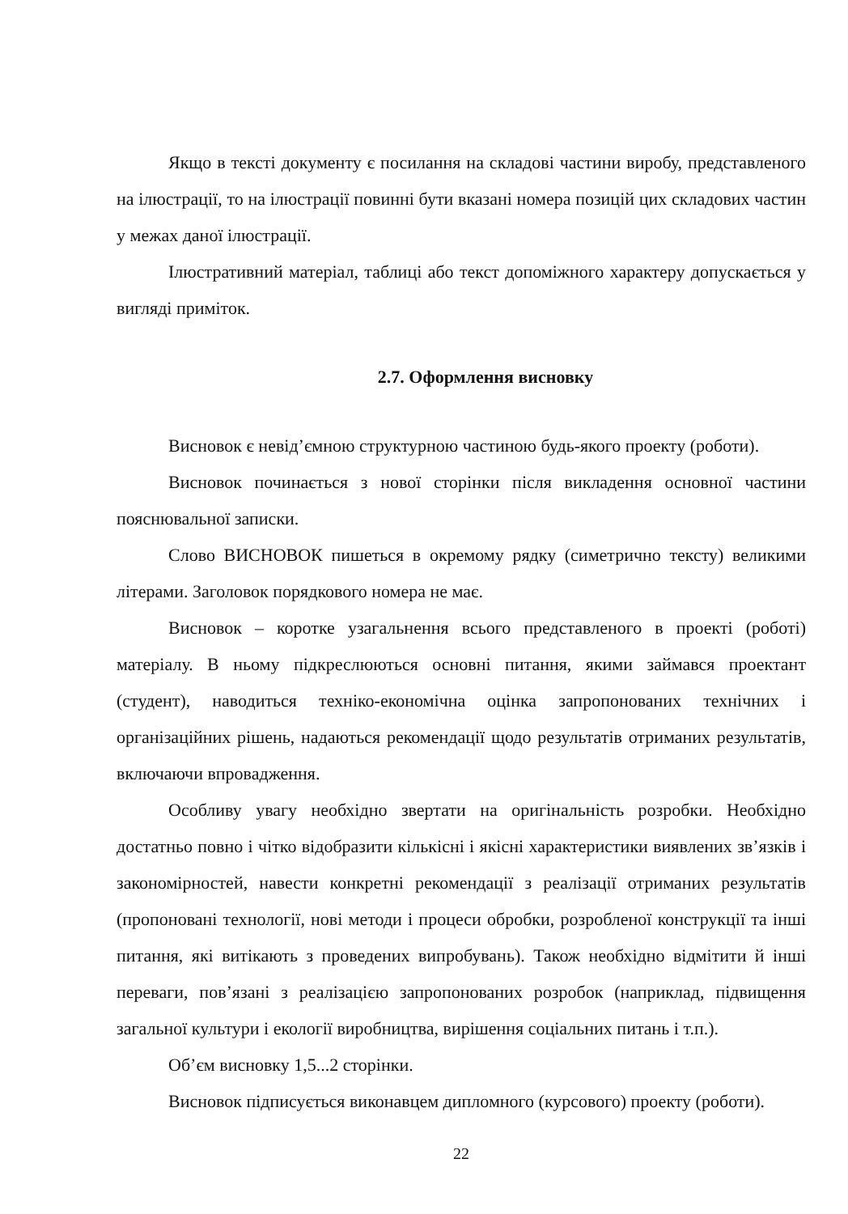Якщо в тексті документу є посилання на складові частини виробу, представленого на ілюстрації, то на ілюстрації повинні бути вказані номера позицій цих складових частин у межах даної ілюстрації.
Ілюстративний матеріал, таблиці або текст допоміжного характеру допускається у вигляді приміток.
2.7. Оформлення висновку
Висновок є невід’ємною структурною частиною будь-якого проекту (роботи).
Висновок починається з нової сторінки після викладення основної частини пояснювальної записки.
Слово ВИСНОВОК пишеться в окремому рядку (симетрично тексту) великими літерами. Заголовок порядкового номера не має.
Висновок – коротке узагальнення всього представленого в проекті (роботі) матеріалу. В ньому підкреслюються основні питання, якими займався проектант (студент), наводиться техніко-економічна оцінка запропонованих технічних і організаційних рішень, надаються рекомендації щодо результатів отриманих результатів, включаючи впровадження.
Особливу увагу необхідно звертати на оригінальність розробки. Необхідно достатньо повно і чітко відобразити кількісні і якісні характеристики виявлених зв’язків і закономірностей, навести конкретні рекомендації з реалізації отриманих результатів (пропоновані технології, нові методи і процеси обробки, розробленої конструкції та інші питання, які витікають з проведених випробувань). Також необхідно відмітити й інші переваги, пов’язані з реалізацією запропонованих розробок (наприклад, підвищення загальної культури і екології виробництва, вирішення соціальних питань і т.п.).
Об’єм висновку 1,5...2 сторінки.
Висновок підписується виконавцем дипломного (курсового) проекту (роботи).
22